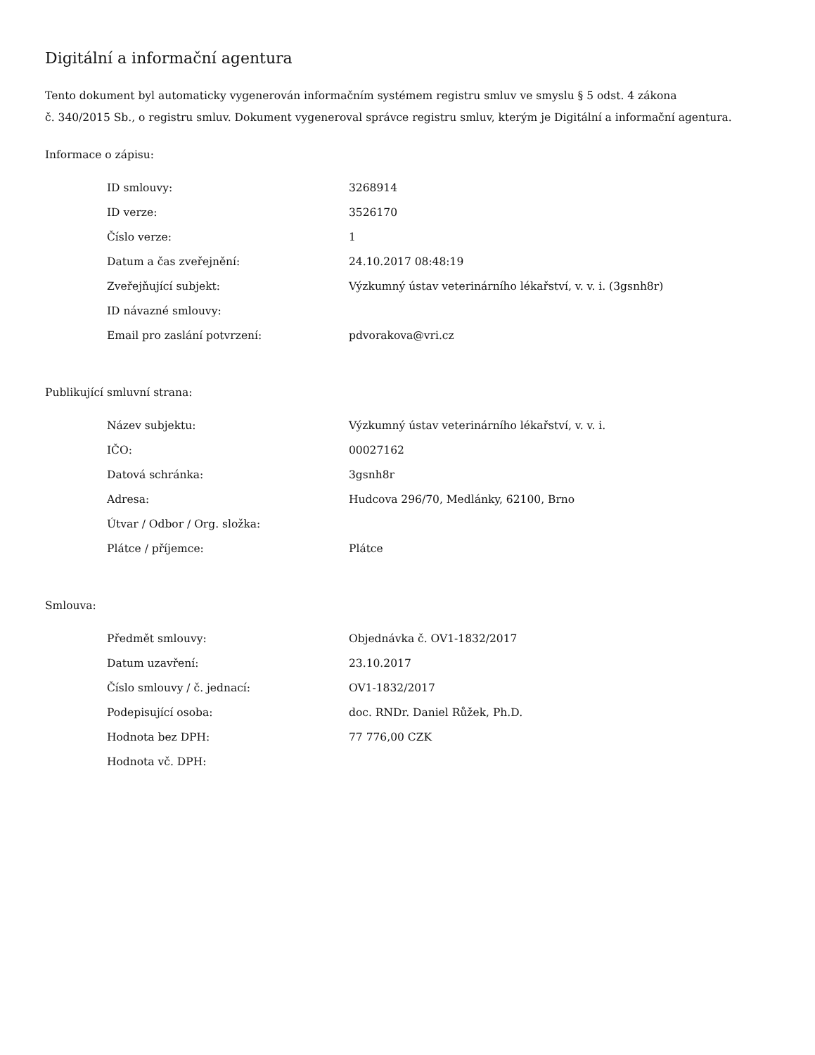Digitální a informační agentura
Tento dokument byl automaticky vygenerován informačním systémem registru smluv ve smyslu § 5 odst. 4 zákona
č. 340/2015 Sb., o registru smluv. Dokument vygeneroval správce registru smluv, kterým je Digitální a informační agentura.
Informace o zápisu:
| ID smlouvy: | 3268914 |
| ID verze: | 3526170 |
| Číslo verze: | 1 |
| Datum a čas zveřejnění: | 24.10.2017 08:48:19 |
| Zveřejňující subjekt: | Výzkumný ústav veterinárního lékařství, v. v. i. (3gsnh8r) |
| ID návazné smlouvy: | |
| Email pro zaslání potvrzení: | pdvorakova@vri.cz |
Publikující smluvní strana:
| Název subjektu: | Výzkumný ústav veterinárního lékařství, v. v. i. |
| IČO: | 00027162 |
| Datová schránka: | 3gsnh8r |
| Adresa: | Hudcova 296/70, Medlánky, 62100, Brno |
| Útvar / Odbor / Org. složka: | |
| Plátce / příjemce: | Plátce |
Smlouva:
| Předmět smlouvy: | Objednávka č. OV1-1832/2017 |
| Datum uzavření: | 23.10.2017 |
| Číslo smlouvy / č. jednací: | OV1-1832/2017 |
| Podepisující osoba: | doc. RNDr. Daniel Růžek, Ph.D. |
| Hodnota bez DPH: | 77 776,00 CZK |
| Hodnota vč. DPH: | |